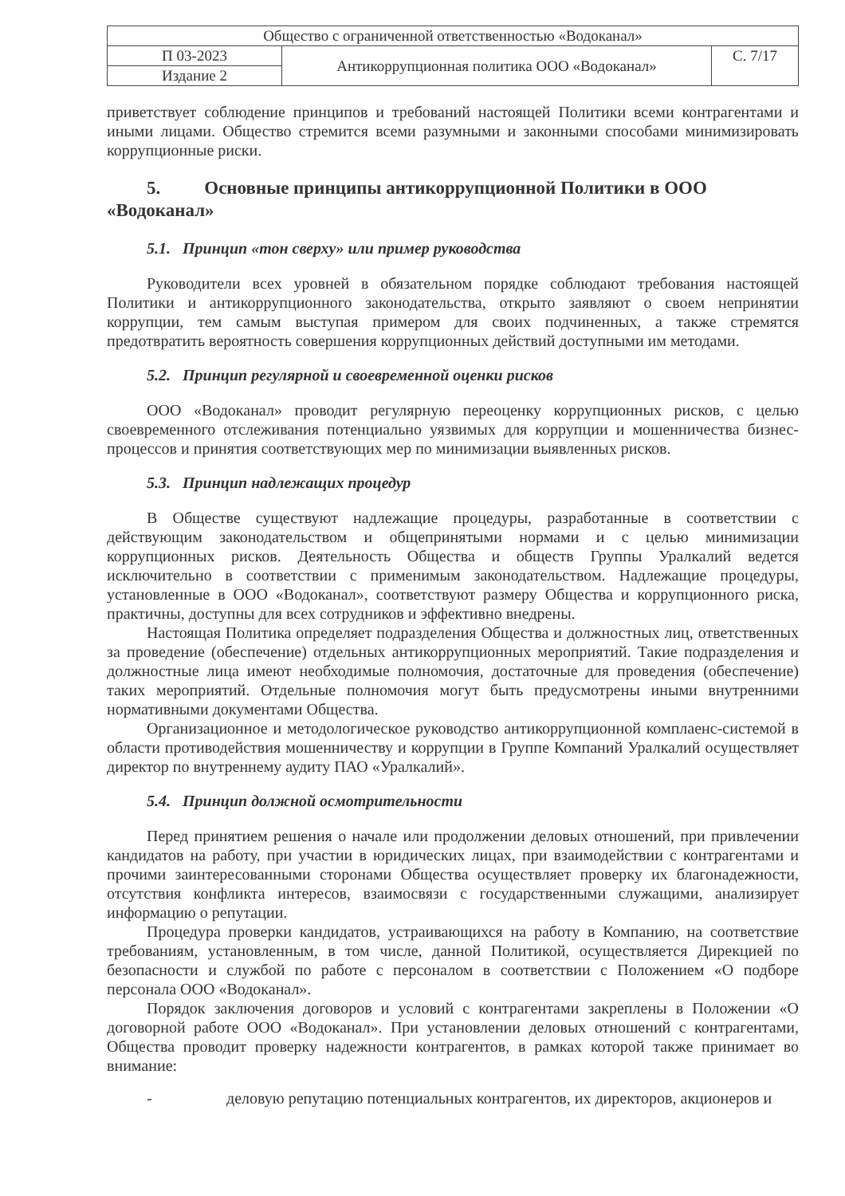| Общество с ограниченной ответственностью «Водоканал» | | |
| П 03-2023 | Антикоррупционная политика ООО «Водоканал» | С. 7/17 |
| Издание 2 | | |
приветствует соблюдение принципов и требований настоящей Политики всеми контрагентами и иными лицами. Общество стремится всеми разумными и законными способами минимизировать коррупционные риски.
5. Основные принципы антикоррупционной Политики в ООО «Водоканал»
5.1. Принцип «тон сверху» или пример руководства
Руководители всех уровней в обязательном порядке соблюдают требования настоящей Политики и антикоррупционного законодательства, открыто заявляют о своем непринятии коррупции, тем самым выступая примером для своих подчиненных, а также стремятся предотвратить вероятность совершения коррупционных действий доступными им методами.
5.2. Принцип регулярной и своевременной оценки рисков
ООО «Водоканал» проводит регулярную переоценку коррупционных рисков, с целью своевременного отслеживания потенциально уязвимых для коррупции и мошенничества бизнес-процессов и принятия соответствующих мер по минимизации выявленных рисков.
5.3. Принцип надлежащих процедур
В Обществе существуют надлежащие процедуры, разработанные в соответствии с действующим законодательством и общепринятыми нормами и с целью минимизации коррупционных рисков. Деятельность Общества и обществ Группы Уралкалий ведется исключительно в соответствии с применимым законодательством. Надлежащие процедуры, установленные в ООО «Водоканал», соответствуют размеру Общества и коррупционного риска, практичны, доступны для всех сотрудников и эффективно внедрены.
Настоящая Политика определяет подразделения Общества и должностных лиц, ответственных за проведение (обеспечение) отдельных антикоррупционных мероприятий. Такие подразделения и должностные лица имеют необходимые полномочия, достаточные для проведения (обеспечение) таких мероприятий. Отдельные полномочия могут быть предусмотрены иными внутренними нормативными документами Общества.
Организационное и методологическое руководство антикоррупционной комплаенс-системой в области противодействия мошенничеству и коррупции в Группе Компаний Уралкалий осуществляет директор по внутреннему аудиту ПАО «Уралкалий».
5.4. Принцип должной осмотрительности
Перед принятием решения о начале или продолжении деловых отношений, при привлечении кандидатов на работу, при участии в юридических лицах, при взаимодействии с контрагентами и прочими заинтересованными сторонами Общества осуществляет проверку их благонадежности, отсутствия конфликта интересов, взаимосвязи с государственными служащими, анализирует информацию о репутации.
Процедура проверки кандидатов, устраивающихся на работу в Компанию, на соответствие требованиям, установленным, в том числе, данной Политикой, осуществляется Дирекцией по безопасности и службой по работе с персоналом в соответствии с Положением «О подборе персонала ООО «Водоканал».
Порядок заключения договоров и условий с контрагентами закреплены в Положении «О договорной работе ООО «Водоканал». При установлении деловых отношений с контрагентами, Общества проводит проверку надежности контрагентов, в рамках которой также принимает во внимание:
- деловую репутацию потенциальных контрагентов, их директоров, акционеров и